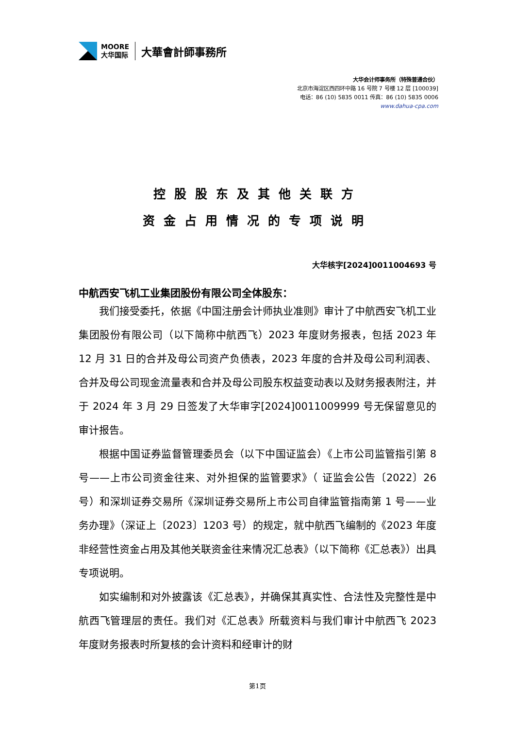MOORE
大华国际
大華會計師事務所
大华会计师事务所（特殊普通合伙）
北京市海淀区西四环中路 16 号院 7 号楼 12 层 [100039]
电话：86 (10) 5835 0011 传真：86 (10) 5835 0006
www.dahua-cpa.com
控股股东及其他关联方
资金占用情况的专项说明
大华核字[2024]0011004693 号
中航西安飞机工业集团股份有限公司全体股东：
我们接受委托，依据《中国注册会计师执业准则》审计了中航西安飞机工业集团股份有限公司（以下简称中航西飞）2023 年度财务报表，包括 2023 年 12 月 31 日的合并及母公司资产负债表，2023 年度的合并及母公司利润表、合并及母公司现金流量表和合并及母公司股东权益变动表以及财务报表附注，并于 2024 年 3 月 29 日签发了大华审字[2024]0011009999 号无保留意见的审计报告。
根据中国证券监督管理委员会（以下中国证监会）《上市公司监管指引第 8 号——上市公司资金往来、对外担保的监管要求》（ 证监会公告〔2022〕26 号）和深圳证券交易所《深圳证券交易所上市公司自律监管指南第 1 号——业务办理》（深证上〔2023〕1203 号）的规定，就中航西飞编制的《2023 年度非经营性资金占用及其他关联资金往来情况汇总表》（以下简称《汇总表》）出具专项说明。
如实编制和对外披露该《汇总表》，并确保其真实性、合法性及完整性是中航西飞管理层的责任。我们对《汇总表》所载资料与我们审计中航西飞 2023 年度财务报表时所复核的会计资料和经审计的财
第1页